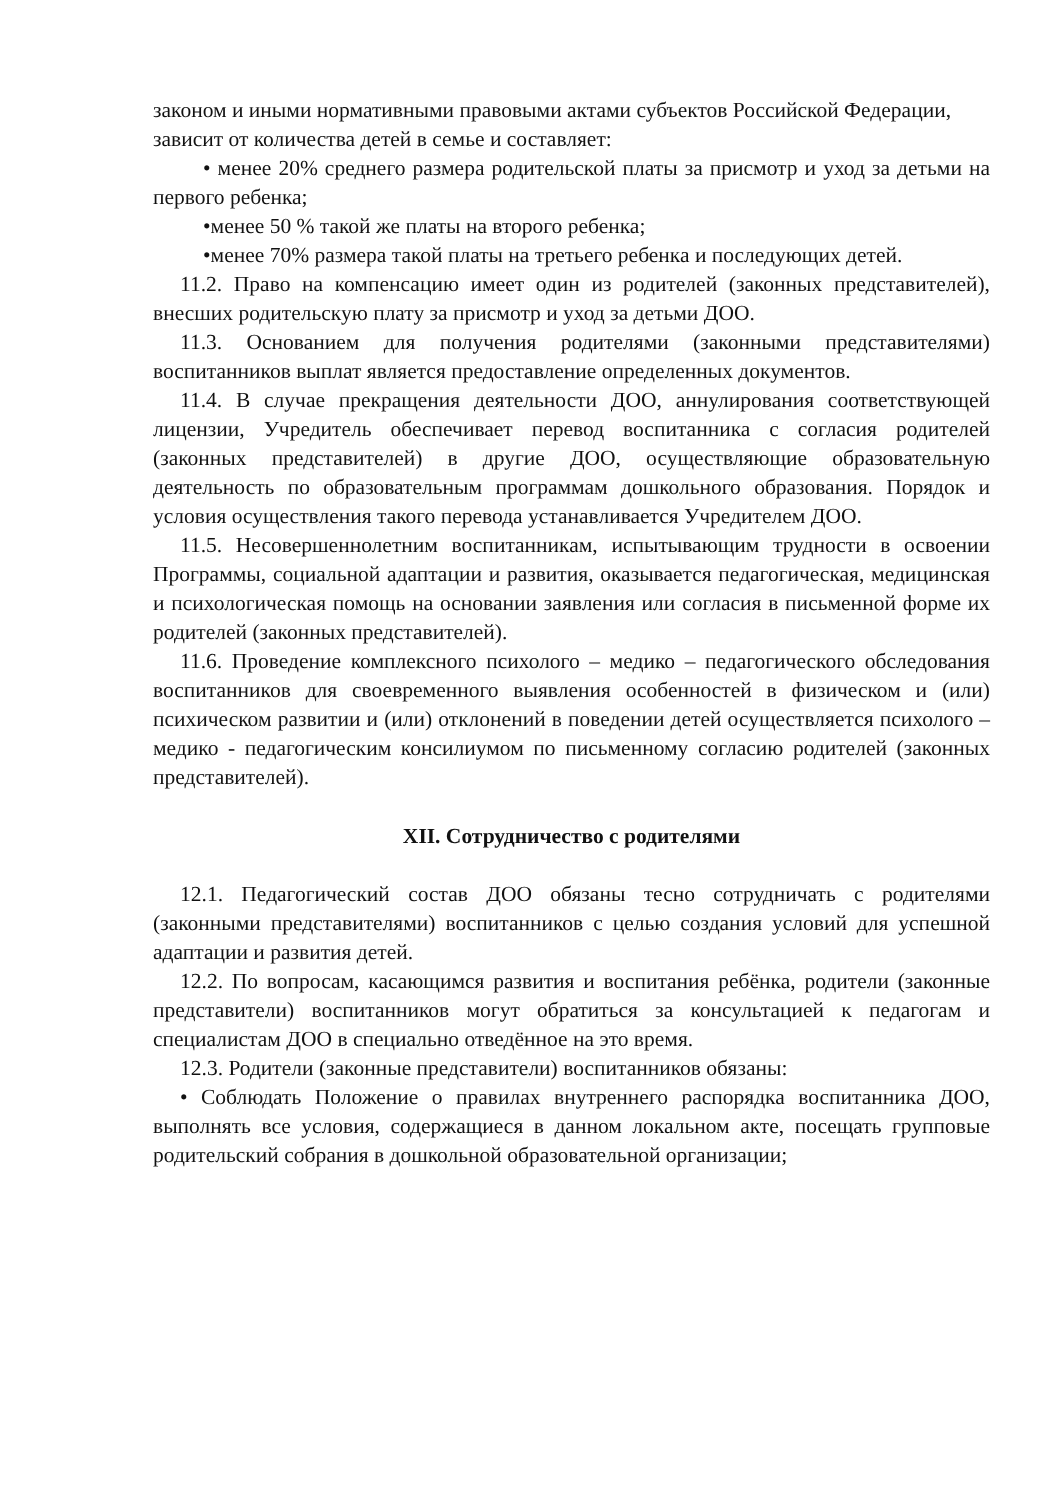законом и иными нормативными правовыми актами субъектов Российской Федерации, зависит от количества детей в семье и составляет:
• менее 20% среднего размера родительской платы за присмотр и уход за детьми на первого ребенка;
•менее 50 % такой же платы на второго ребенка;
•менее 70% размера такой платы на третьего ребенка и последующих детей.
11.2. Право на компенсацию имеет один из родителей (законных представителей), внесших родительскую плату за присмотр и уход за детьми ДОО.
11.3. Основанием для получения родителями (законными представителями) воспитанников выплат является предоставление определенных документов.
11.4. В случае прекращения деятельности ДОО, аннулирования соответствующей лицензии, Учредитель обеспечивает перевод воспитанника с согласия родителей (законных представителей) в другие ДОО, осуществляющие образовательную деятельность по образовательным программам дошкольного образования. Порядок и условия осуществления такого перевода устанавливается Учредителем ДОО.
11.5. Несовершеннолетним воспитанникам, испытывающим трудности в освоении Программы, социальной адаптации и развития, оказывается педагогическая, медицинская и психологическая помощь на основании заявления или согласия в письменной форме их родителей (законных представителей).
11.6. Проведение комплексного психолого – медико – педагогического обследования воспитанников для своевременного выявления особенностей в физическом и (или) психическом развитии и (или) отклонений в поведении детей осуществляется психолого – медико - педагогическим консилиумом по письменному согласию родителей (законных представителей).
XII. Сотрудничество с родителями
12.1. Педагогический состав ДОО обязаны тесно сотрудничать с родителями (законными представителями) воспитанников с целью создания условий для успешной адаптации и развития детей.
12.2. По вопросам, касающимся развития и воспитания ребёнка, родители (законные представители) воспитанников могут обратиться за консультацией к педагогам и специалистам ДОО в специально отведённое на это время.
12.3. Родители (законные представители) воспитанников обязаны:
• Соблюдать Положение о правилах внутреннего распорядка воспитанника ДОО, выполнять все условия, содержащиеся в данном локальном акте, посещать групповые родительский собрания в дошкольной образовательной организации;